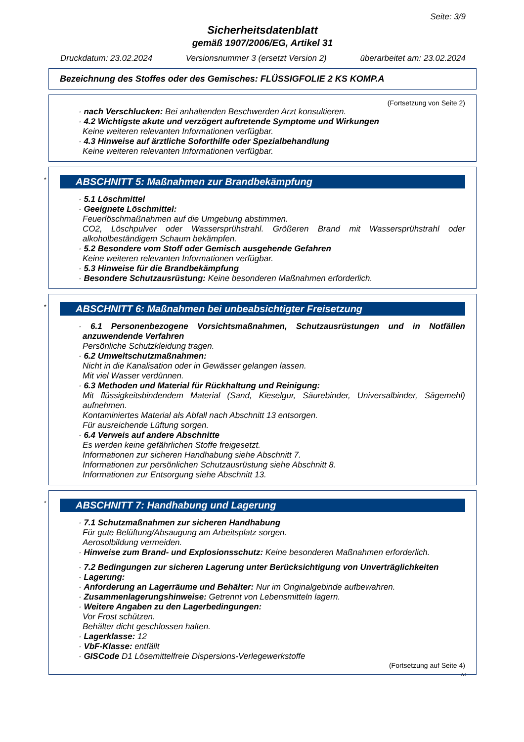Seite: 3/9
Sicherheitsdatenblatt
gemäß 1907/2006/EG, Artikel 31
Druckdatum: 23.02.2024 Versionsnummer 3 (ersetzt Version 2) überarbeitet am: 23.02.2024
Bezeichnung des Stoffes oder des Gemisches: FLÜSSIGFOLIE 2 KS KOMP.A
(Fortsetzung von Seite 2)
· nach Verschlucken: Bei anhaltenden Beschwerden Arzt konsultieren.
· 4.2 Wichtigste akute und verzögert auftretende Symptome und Wirkungen
Keine weiteren relevanten Informationen verfügbar.
· 4.3 Hinweise auf ärztliche Soforthilfe oder Spezialbehandlung
Keine weiteren relevanten Informationen verfügbar.
*
ABSCHNITT 5: Maßnahmen zur Brandbekämpfung
· 5.1 Löschmittel
· Geeignete Löschmittel:
Feuerlöschmaßnahmen auf die Umgebung abstimmen.
CO2, Löschpulver oder Wassersprühstrahl. Größeren Brand mit Wassersprühstrahl oder alkoholbeständigem Schaum bekämpfen.
· 5.2 Besondere vom Stoff oder Gemisch ausgehende Gefahren
Keine weiteren relevanten Informationen verfügbar.
· 5.3 Hinweise für die Brandbekämpfung
· Besondere Schutzausrüstung: Keine besonderen Maßnahmen erforderlich.
*
ABSCHNITT 6: Maßnahmen bei unbeabsichtigter Freisetzung
· 6.1 Personenbezogene Vorsichtsmaßnahmen, Schutzausrüstungen und in Notfällen anzuwendende Verfahren
Persönliche Schutzkleidung tragen.
· 6.2 Umweltschutzmaßnahmen:
Nicht in die Kanalisation oder in Gewässer gelangen lassen.
Mit viel Wasser verdünnen.
· 6.3 Methoden und Material für Rückhaltung und Reinigung:
Mit flüssigkeitsbindendem Material (Sand, Kieselgur, Säurebinder, Universalbinder, Sägemehl) aufnehmen.
Kontaminiertes Material als Abfall nach Abschnitt 13 entsorgen.
Für ausreichende Lüftung sorgen.
· 6.4 Verweis auf andere Abschnitte
Es werden keine gefährlichen Stoffe freigesetzt.
Informationen zur sicheren Handhabung siehe Abschnitt 7.
Informationen zur persönlichen Schutzausrüstung siehe Abschnitt 8.
Informationen zur Entsorgung siehe Abschnitt 13.
*
ABSCHNITT 7: Handhabung und Lagerung
· 7.1 Schutzmaßnahmen zur sicheren Handhabung
Für gute Belüftung/Absaugung am Arbeitsplatz sorgen.
Aerosolbildung vermeiden.
· Hinweise zum Brand- und Explosionsschutz: Keine besonderen Maßnahmen erforderlich.
· 7.2 Bedingungen zur sicheren Lagerung unter Berücksichtigung von Unverträglichkeiten
· Lagerung:
· Anforderung an Lagerräume und Behälter: Nur im Originalgebinde aufbewahren.
· Zusammenlagerungshinweise: Getrennt von Lebensmitteln lagern.
· Weitere Angaben zu den Lagerbedingungen:
Vor Frost schützen.
Behälter dicht geschlossen halten.
· Lagerklasse: 12
· VbF-Klasse: entfällt
· GISCode D1 Lösemittelfreie Dispersions-Verlegewerkstoffe
(Fortsetzung auf Seite 4)
AT